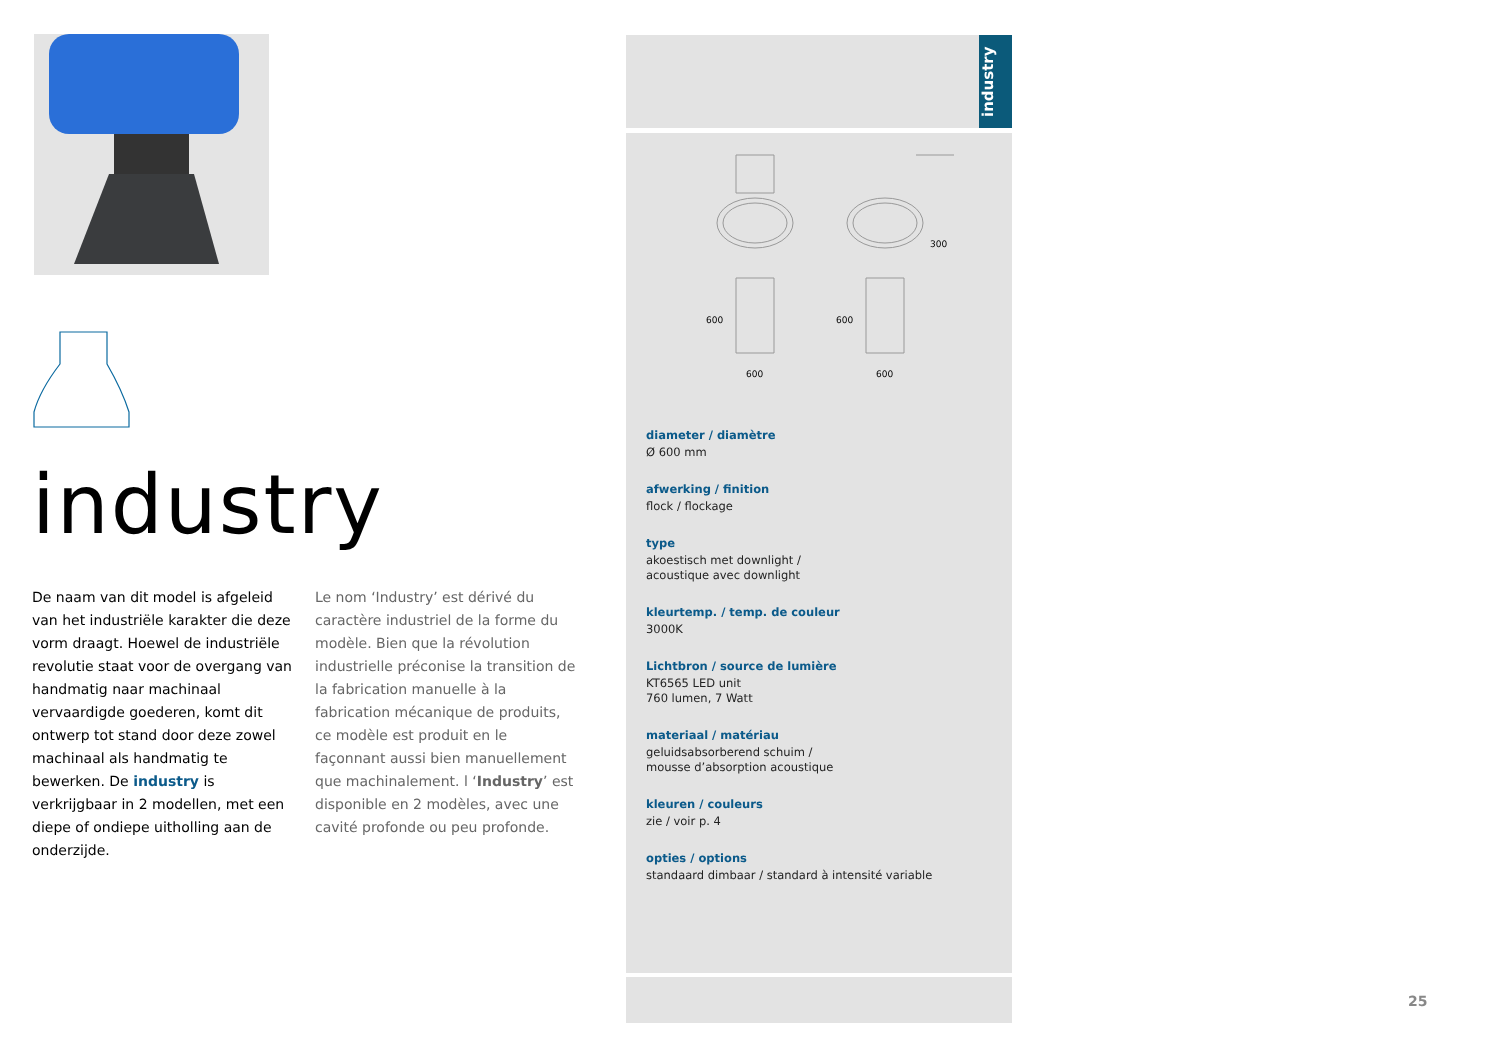industry
De naam van dit model is afgeleid van het industriële karakter die deze vorm draagt. Hoewel de industriële revolutie staat voor de overgang van handmatig naar machinaal vervaardigde goederen, komt dit ontwerp tot stand door deze zowel machinaal als handmatig te bewerken. De industry is verkrijgbaar in 2 modellen, met een diepe of ondiepe uitholling aan de onderzijde.
Le nom ‘Industry’ est dérivé du caractère industriel de la forme du modèle. Bien que la révolution industrielle préconise la transition de la fabrication manuelle à la fabrication mécanique de produits, ce modèle est produit en le façonnant aussi bien manuellement que machinalement. l ‘Industry’ est disponible en 2 modèles, avec une cavité profonde ou peu profonde.
industry
300
600
600
600
600
diameter / diamètre
Ø 600 mm
afwerking / finition
flock / flockage
type
akoestisch met downlight /
acoustique avec downlight
kleurtemp. / temp. de couleur
3000K
Lichtbron / source de lumière
KT6565 LED unit
760 lumen, 7 Watt
materiaal / matériau
geluidsabsorberend schuim /
mousse d’absorption acoustique
kleuren / couleurs
zie / voir p. 4
opties / options
standaard dimbaar / standard à intensité variable
25